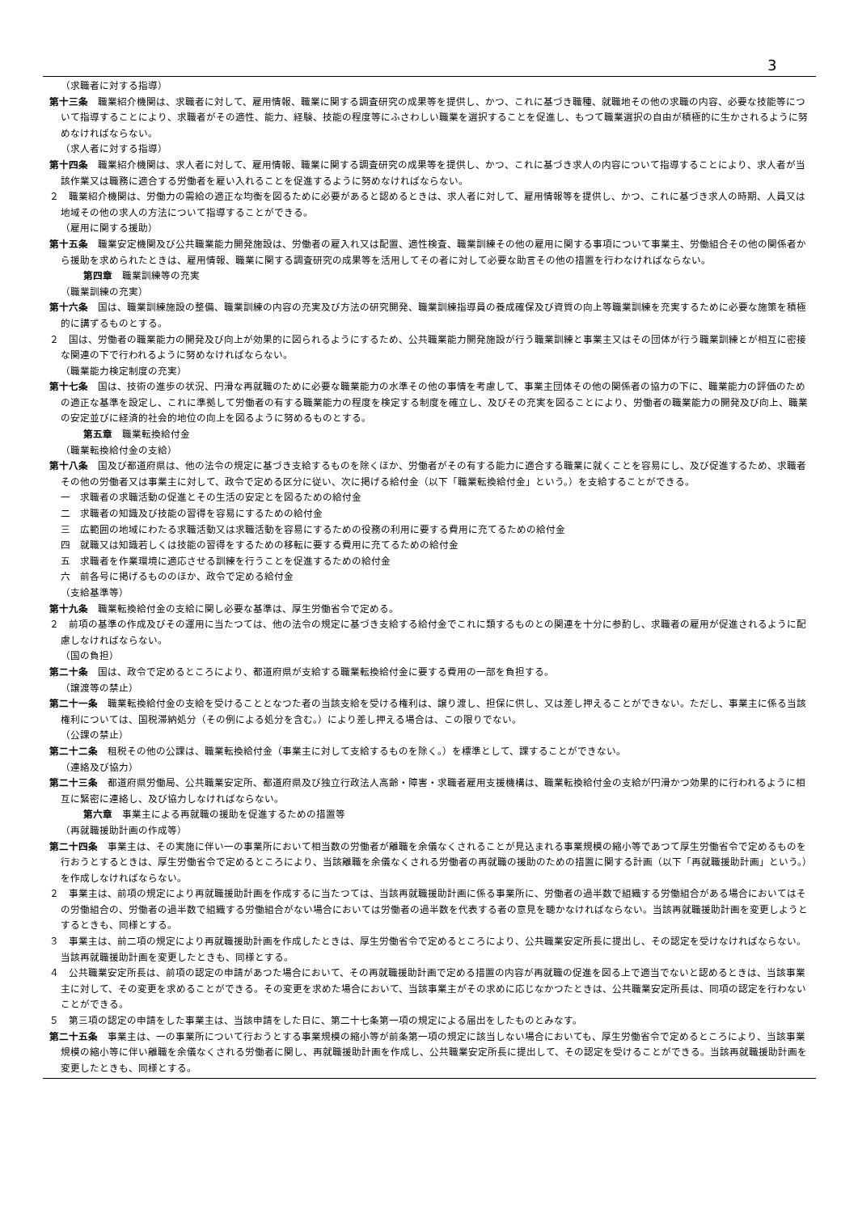3
（求職者に対する指導）
第十三条　職業紹介機関は、求職者に対して、雇用情報、職業に関する調査研究の成果等を提供し、かつ、これに基づき職種、就職地その他の求職の内容、必要な技能等について指導することにより、求職者がその適性、能力、経験、技能の程度等にふさわしい職業を選択することを促進し、もつて職業選択の自由が積極的に生かされるように努めなければならない。
（求人者に対する指導）
第十四条　職業紹介機関は、求人者に対して、雇用情報、職業に関する調査研究の成果等を提供し、かつ、これに基づき求人の内容について指導することにより、求人者が当該作業又は職務に適合する労働者を雇い入れることを促進するように努めなければならない。
２　職業紹介機関は、労働力の需給の適正な均衡を図るために必要があると認めるときは、求人者に対して、雇用情報等を提供し、かつ、これに基づき求人の時期、人員又は地域その他の求人の方法について指導することができる。
（雇用に関する援助）
第十五条　職業安定機関及び公共職業能力開発施設は、労働者の雇入れ又は配置、適性検査、職業訓練その他の雇用に関する事項について事業主、労働組合その他の関係者から援助を求められたときは、雇用情報、職業に関する調査研究の成果等を活用してその者に対して必要な助言その他の措置を行わなければならない。
第四章　職業訓練等の充実
（職業訓練の充実）
第十六条　国は、職業訓練施設の整備、職業訓練の内容の充実及び方法の研究開発、職業訓練指導員の養成確保及び資質の向上等職業訓練を充実するために必要な施策を積極的に講ずるものとする。
２　国は、労働者の職業能力の開発及び向上が効果的に図られるようにするため、公共職業能力開発施設が行う職業訓練と事業主又はその団体が行う職業訓練とが相互に密接な関連の下で行われるように努めなければならない。
（職業能力検定制度の充実）
第十七条　国は、技術の進歩の状況、円滑な再就職のために必要な職業能力の水準その他の事情を考慮して、事業主団体その他の関係者の協力の下に、職業能力の評価のための適正な基準を設定し、これに準拠して労働者の有する職業能力の程度を検定する制度を確立し、及びその充実を図ることにより、労働者の職業能力の開発及び向上、職業の安定並びに経済的社会的地位の向上を図るように努めるものとする。
第五章　職業転換給付金
（職業転換給付金の支給）
第十八条　国及び都道府県は、他の法令の規定に基づき支給するものを除くほか、労働者がその有する能力に適合する職業に就くことを容易にし、及び促進するため、求職者その他の労働者又は事業主に対して、政令で定める区分に従い、次に掲げる給付金（以下「職業転換給付金」という。）を支給することができる。
一　求職者の求職活動の促進とその生活の安定とを図るための給付金
二　求職者の知識及び技能の習得を容易にするための給付金
三　広範囲の地域にわたる求職活動又は求職活動を容易にするための役務の利用に要する費用に充てるための給付金
四　就職又は知識若しくは技能の習得をするための移転に要する費用に充てるための給付金
五　求職者を作業環境に適応させる訓練を行うことを促進するための給付金
六　前各号に掲げるもののほか、政令で定める給付金
（支給基準等）
第十九条　職業転換給付金の支給に関し必要な基準は、厚生労働省令で定める。
２　前項の基準の作成及びその運用に当たつては、他の法令の規定に基づき支給する給付金でこれに類するものとの関連を十分に参酌し、求職者の雇用が促進されるように配慮しなければならない。
（国の負担）
第二十条　国は、政令で定めるところにより、都道府県が支給する職業転換給付金に要する費用の一部を負担する。
（譲渡等の禁止）
第二十一条　職業転換給付金の支給を受けることとなつた者の当該支給を受ける権利は、譲り渡し、担保に供し、又は差し押えることができない。ただし、事業主に係る当該権利については、国税滞納処分（その例による処分を含む。）により差し押える場合は、この限りでない。
（公課の禁止）
第二十二条　租税その他の公課は、職業転換給付金（事業主に対して支給するものを除く。）を標準として、課することができない。
（連絡及び協力）
第二十三条　都道府県労働局、公共職業安定所、都道府県及び独立行政法人高齢・障害・求職者雇用支援機構は、職業転換給付金の支給が円滑かつ効果的に行われるように相互に緊密に連絡し、及び協力しなければならない。
第六章　事業主による再就職の援助を促進するための措置等
（再就職援助計画の作成等）
第二十四条　事業主は、その実施に伴い一の事業所において相当数の労働者が離職を余儀なくされることが見込まれる事業規模の縮小等であつて厚生労働省令で定めるものを行おうとするときは、厚生労働省令で定めるところにより、当該離職を余儀なくされる労働者の再就職の援助のための措置に関する計画（以下「再就職援助計画」という。）を作成しなければならない。
２　事業主は、前項の規定により再就職援助計画を作成するに当たつては、当該再就職援助計画に係る事業所に、労働者の過半数で組織する労働組合がある場合においてはその労働組合の、労働者の過半数で組織する労働組合がない場合においては労働者の過半数を代表する者の意見を聴かなければならない。当該再就職援助計画を変更しようとするときも、同様とする。
３　事業主は、前二項の規定により再就職援助計画を作成したときは、厚生労働省令で定めるところにより、公共職業安定所長に提出し、その認定を受けなければならない。当該再就職援助計画を変更したときも、同様とする。
４　公共職業安定所長は、前項の認定の申請があつた場合において、その再就職援助計画で定める措置の内容が再就職の促進を図る上で適当でないと認めるときは、当該事業主に対して、その変更を求めることができる。その変更を求めた場合において、当該事業主がその求めに応じなかつたときは、公共職業安定所長は、同項の認定を行わないことができる。
５　第三項の認定の申請をした事業主は、当該申請をした日に、第二十七条第一項の規定による届出をしたものとみなす。
第二十五条　事業主は、一の事業所について行おうとする事業規模の縮小等が前条第一項の規定に該当しない場合においても、厚生労働省令で定めるところにより、当該事業規模の縮小等に伴い離職を余儀なくされる労働者に関し、再就職援助計画を作成し、公共職業安定所長に提出して、その認定を受けることができる。当該再就職援助計画を変更したときも、同様とする。